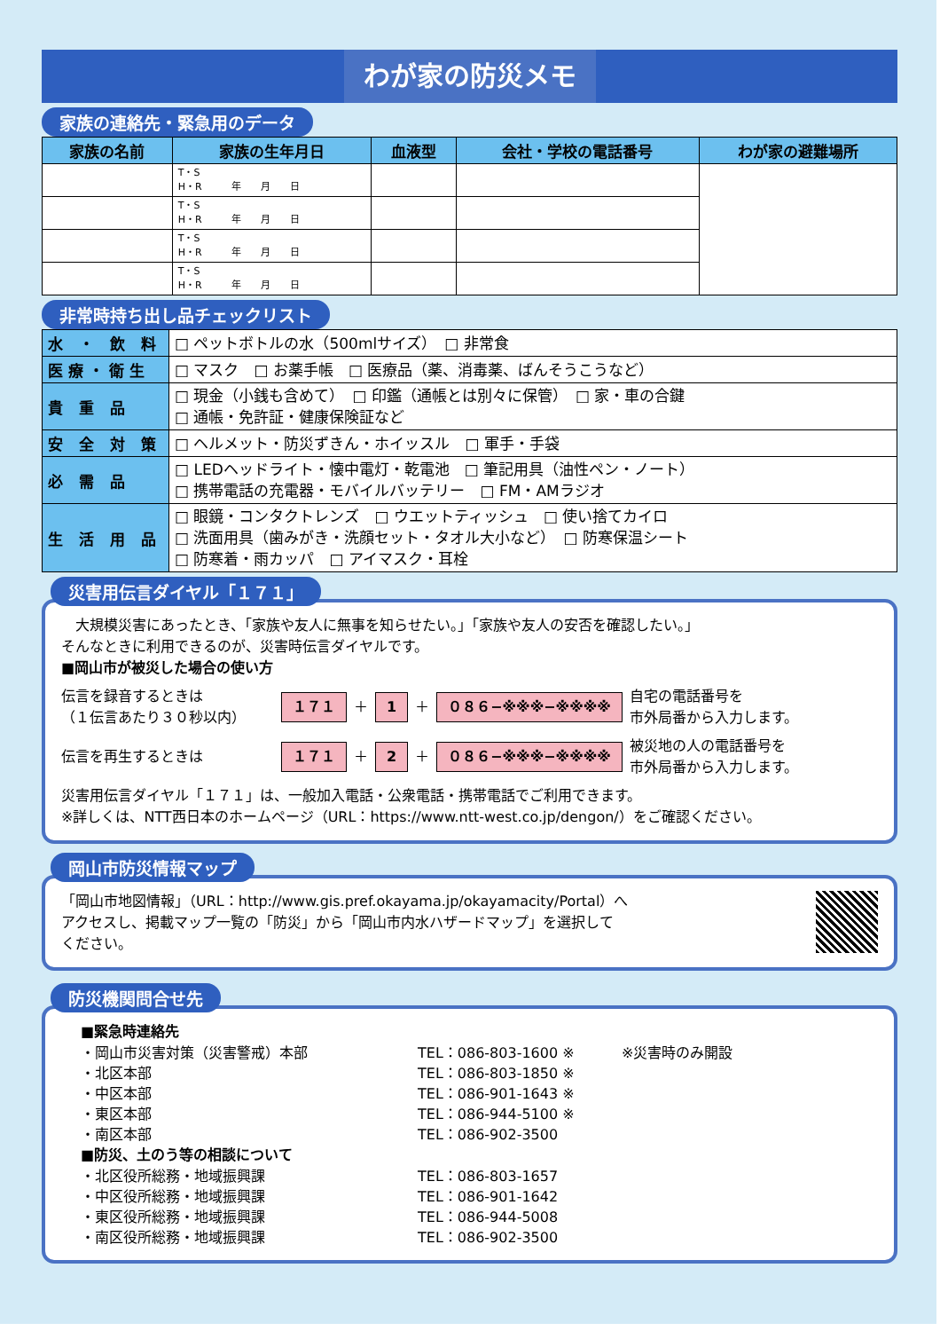わが家の防災メモ
家族の連絡先・緊急用のデータ
| 家族の名前 | 家族の生年月日 | 血液型 | 会社・学校の電話番号 | わが家の避難場所 |
| --- | --- | --- | --- | --- |
| | T・S H・R 年 月 日 | | | |
| | T・S H・R 年 月 日 | | | |
| | T・S H・R 年 月 日 | | | |
| | T・S H・R 年 月 日 | | | |
非常時持ち出し品チェックリスト
| 水 ・ 飲 料 | □ ペットボトルの水（500mlサイズ） □ 非常食 |
| 医療・衛生 | □ マスク □ お薬手帳 □ 医療品（薬、消毒薬、ばんそうこうなど） |
| 貴 重 品 | □ 現金（小銭も含めて） □ 印鑑（通帳とは別々に保管） □ 家・車の合鍵 □ 通帳・免許証・健康保険証など |
| 安 全 対 策 | □ ヘルメット・防災ずきん・ホイッスル □ 軍手・手袋 |
| 必 需 品 | □ LEDヘッドライト・懐中電灯・乾電池 □ 筆記用具（油性ペン・ノート） □ 携帯電話の充電器・モバイルバッテリー □ FM・AMラジオ |
| 生 活 用 品 | □ 眼鏡・コンタクトレンズ □ ウエットティッシュ □ 使い捨てカイロ □ 洗面用具（歯みがき・洗顔セット・タオル大小など） □ 防寒保温シート □ 防寒着・雨カッパ □ アイマスク・耳栓 |
災害用伝言ダイヤル「１７１」
　大規模災害にあったとき、「家族や友人に無事を知らせたい。」「家族や友人の安否を確認したい。」
そんなときに利用できるのが、災害時伝言ダイヤルです。
■岡山市が被災した場合の使い方
伝言を録音するときは
（１伝言あたり３０秒以内） １７１ ＋ 1 ＋ ０８６−※※※−※※※※ 自宅の電話番号を
市外局番から入力します。
伝言を再生するときは １７１ ＋ 2 ＋ ０８６−※※※−※※※※ 被災地の人の電話番号を
市外局番から入力します。
災害用伝言ダイヤル「１７１」は、一般加入電話・公衆電話・携帯電話でご利用できます。
※詳しくは、NTT西日本のホームページ（URL：https://www.ntt-west.co.jp/dengon/）をご確認ください。
岡山市防災情報マップ
「岡山市地図情報」（URL：http://www.gis.pref.okayama.jp/okayamacity/Portal）へ
アクセスし、掲載マップ一覧の「防災」から「岡山市内水ハザードマップ」を選択して
ください。
防災機関問合せ先
■緊急時連絡先
・岡山市災害対策（災害警戒）本部 TEL：086-803-1600 ※ ※災害時のみ開設 ・北区本部 TEL：086-803-1850 ※ ・中区本部 TEL：086-901-1643 ※ ・東区本部 TEL：086-944-5100 ※ ・南区本部 TEL：086-902-3500
■防災、土のう等の相談について
・北区役所総務・地域振興課 TEL：086-803-1657 ・中区役所総務・地域振興課 TEL：086-901-1642 ・東区役所総務・地域振興課 TEL：086-944-5008 ・南区役所総務・地域振興課 TEL：086-902-3500